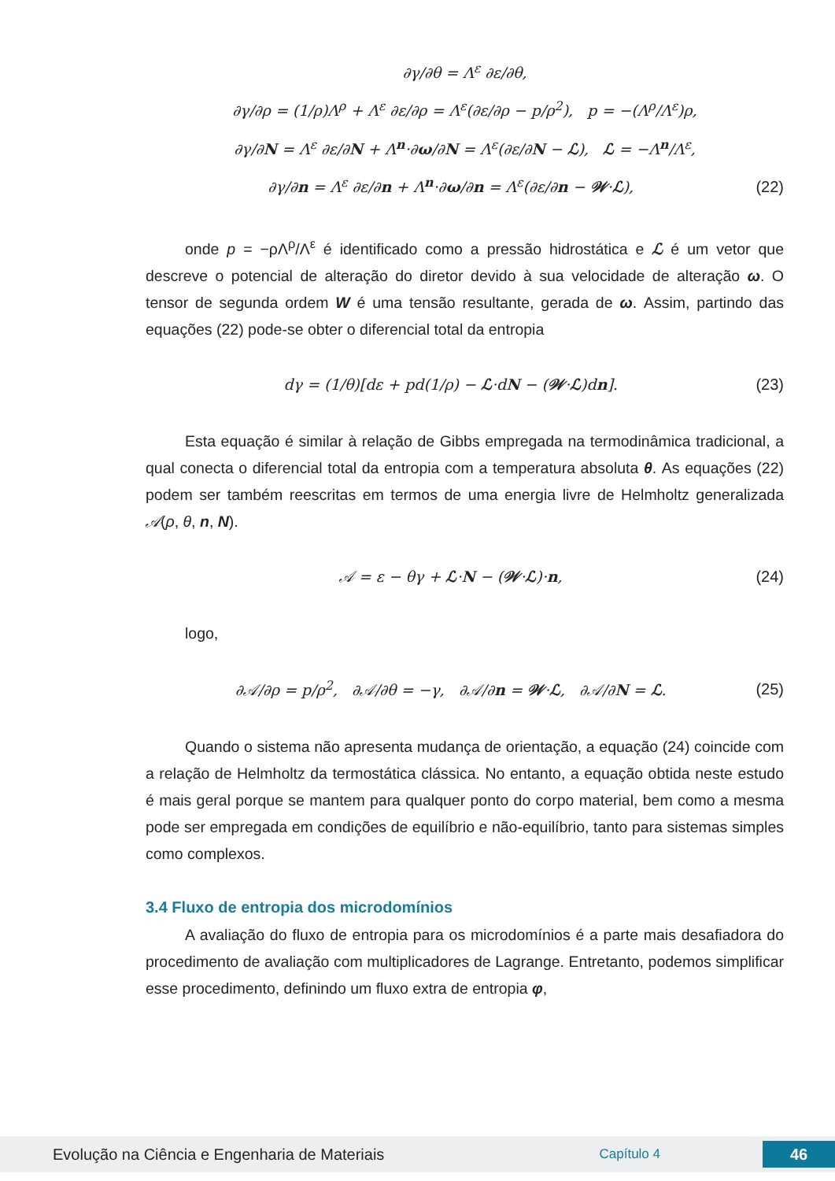∂γ/∂θ = Λ<sup>ε</sup> ∂ε/∂θ,
∂γ/∂ρ = (1/ρ)Λ<sup>ρ</sup> + Λ<sup>ε</sup> ∂ε/∂ρ = Λ<sup>ε</sup>(∂ε/∂ρ − p/ρ<sup>2</sup>), p = −(Λ<sup>ρ</sup>/Λ<sup>ε</sup>)ρ,
∂γ/∂N = Λ<sup>ε</sup> ∂ε/∂N + Λ<sup>n</sup>·∂ω/∂N = Λ<sup>ε</sup>(∂ε/∂N − ℒ), ℒ = −Λ<sup>n</sup>/Λ<sup>ε</sup>,
∂γ/∂n = Λ<sup>ε</sup> ∂ε/∂n + Λ<sup>n</sup>·∂ω/∂n = Λ<sup>ε</sup>(∂ε/∂n − 𝒲·ℒ), (22)
onde p = −ρΛ<sup>ρ</sup>/Λ<sup>ε</sup> é identificado como a pressão hidrostática e ℒ é um vetor que descreve o potencial de alteração do diretor devido à sua velocidade de alteração ω. O tensor de segunda ordem W é uma tensão resultante, gerada de ω. Assim, partindo das equações (22) pode-se obter o diferencial total da entropia
dγ = (1/θ)[dε + pd(1/ρ) − ℒ·dN − (𝒲·ℒ)dn]. (23)
Esta equação é similar à relação de Gibbs empregada na termodinâmica tradicional, a qual conecta o diferencial total da entropia com a temperatura absoluta θ. As equações (22) podem ser também reescritas em termos de uma energia livre de Helmholtz generalizada 𝒜(ρ, θ, n, N).
𝒜 = ε − θγ + ℒ·N − (𝒲·ℒ)·n, (24)
logo,
∂𝒜/∂ρ = p/ρ<sup>2</sup>, ∂𝒜/∂θ = −γ, ∂𝒜/∂n = 𝒲·ℒ, ∂𝒜/∂N = ℒ. (25)
Quando o sistema não apresenta mudança de orientação, a equação (24) coincide com a relação de Helmholtz da termostática clássica. No entanto, a equação obtida neste estudo é mais geral porque se mantem para qualquer ponto do corpo material, bem como a mesma pode ser empregada em condições de equilíbrio e não-equilíbrio, tanto para sistemas simples como complexos.
3.4 Fluxo de entropia dos microdomínios
A avaliação do fluxo de entropia para os microdomínios é a parte mais desafiadora do procedimento de avaliação com multiplicadores de Lagrange. Entretanto, podemos simplificar esse procedimento, definindo um fluxo extra de entropia φ,
Evolução na Ciência e Engenharia de Materiais Capítulo 4 46